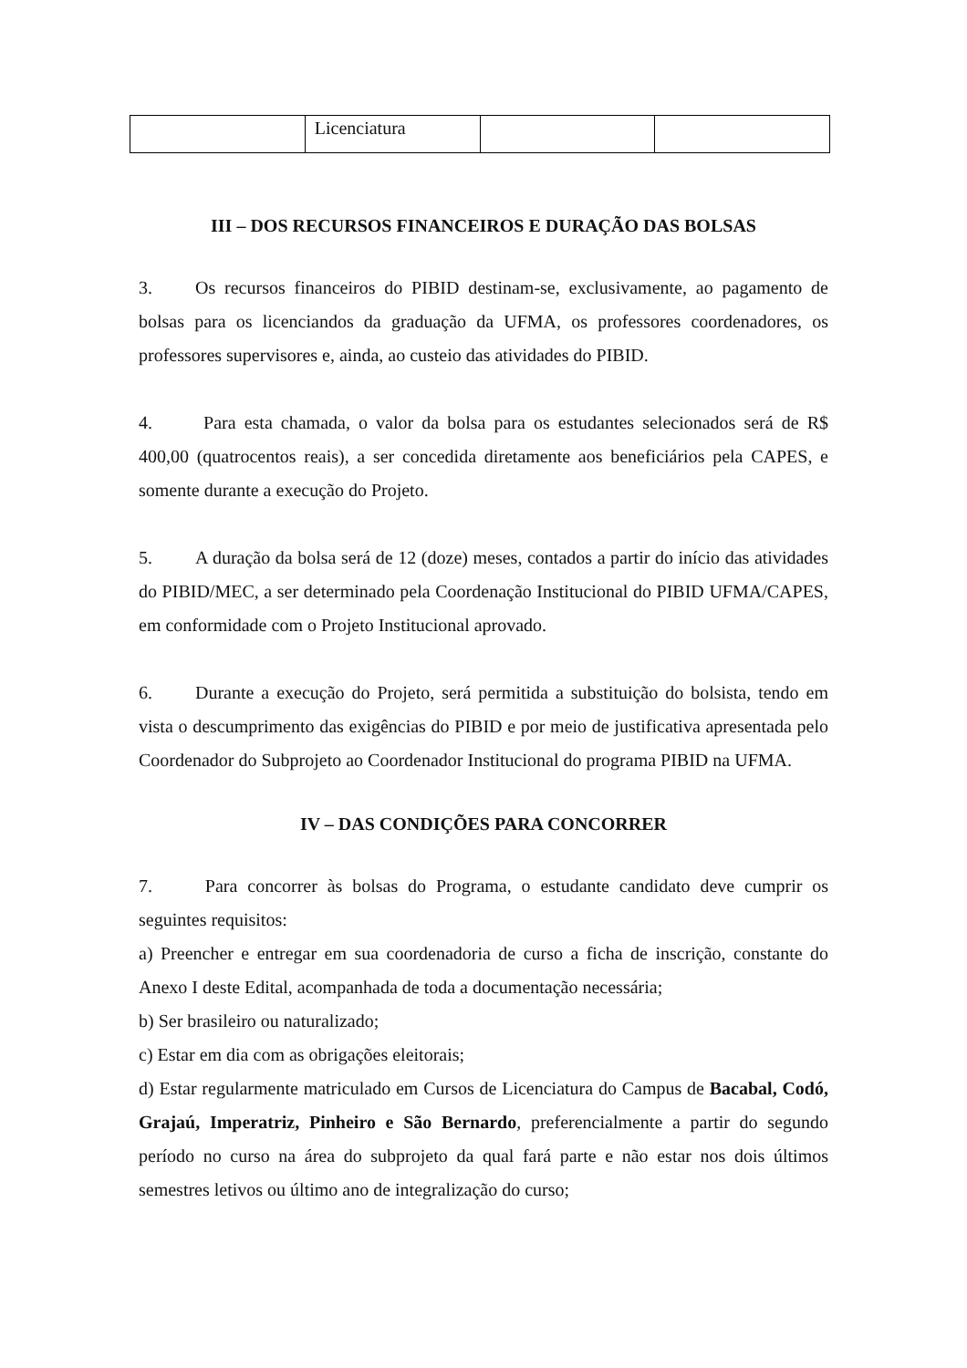| | Licenciatura | | |
III – DOS RECURSOS FINANCEIROS E DURAÇÃO DAS BOLSAS
3. Os recursos financeiros do PIBID destinam-se, exclusivamente, ao pagamento de bolsas para os licenciandos da graduação da UFMA, os professores coordenadores, os professores supervisores e, ainda, ao custeio das atividades do PIBID.
4. Para esta chamada, o valor da bolsa para os estudantes selecionados será de R$ 400,00 (quatrocentos reais), a ser concedida diretamente aos beneficiários pela CAPES, e somente durante a execução do Projeto.
5. A duração da bolsa será de 12 (doze) meses, contados a partir do início das atividades do PIBID/MEC, a ser determinado pela Coordenação Institucional do PIBID UFMA/CAPES, em conformidade com o Projeto Institucional aprovado.
6. Durante a execução do Projeto, será permitida a substituição do bolsista, tendo em vista o descumprimento das exigências do PIBID e por meio de justificativa apresentada pelo Coordenador do Subprojeto ao Coordenador Institucional do programa PIBID na UFMA.
IV – DAS CONDIÇÕES PARA CONCORRER
7. Para concorrer às bolsas do Programa, o estudante candidato deve cumprir os seguintes requisitos:
a) Preencher e entregar em sua coordenadoria de curso a ficha de inscrição, constante do Anexo I deste Edital, acompanhada de toda a documentação necessária;
b) Ser brasileiro ou naturalizado;
c) Estar em dia com as obrigações eleitorais;
d) Estar regularmente matriculado em Cursos de Licenciatura do Campus de Bacabal, Codó, Grajaú, Imperatriz, Pinheiro e São Bernardo, preferencialmente a partir do segundo período no curso na área do subprojeto da qual fará parte e não estar nos dois últimos semestres letivos ou último ano de integralização do curso;